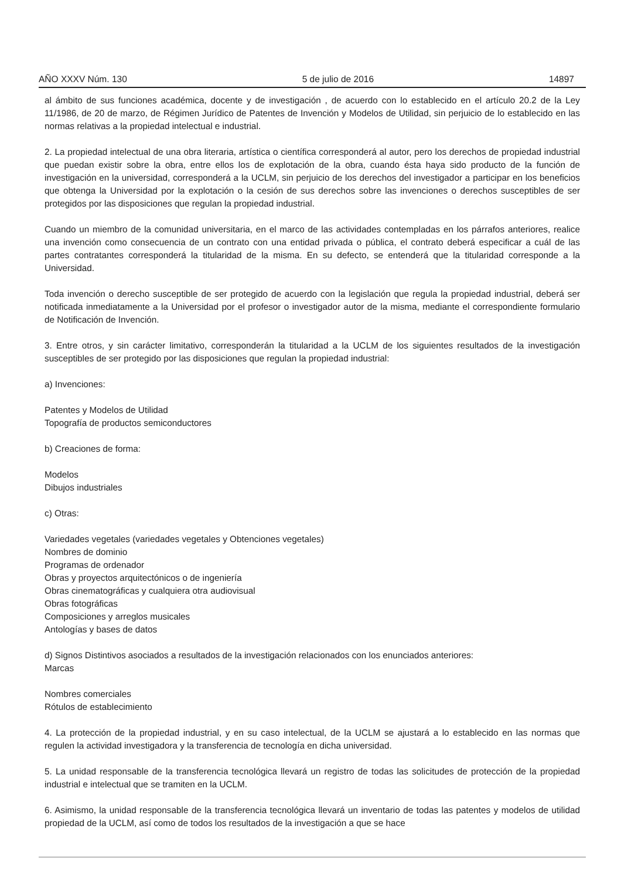AÑO XXXV Núm. 130 5 de julio de 2016 14897
al ámbito de sus funciones académica, docente y de investigación , de acuerdo con lo establecido en el artículo 20.2 de la Ley 11/1986, de 20 de marzo, de Régimen Jurídico de Patentes de Invención y Modelos de Utilidad, sin perjuicio de lo establecido en las normas relativas a la propiedad intelectual e industrial.
2. La propiedad intelectual de una obra literaria, artística o científica corresponderá al autor, pero los derechos de propiedad industrial que puedan existir sobre la obra, entre ellos los de explotación de la obra, cuando ésta haya sido producto de la función de investigación en la universidad, corresponderá a la UCLM, sin perjuicio de los derechos del investigador a participar en los beneficios que obtenga la Universidad por la explotación o la cesión de sus derechos sobre las invenciones o derechos susceptibles de ser protegidos por las disposiciones que regulan la propiedad industrial.
Cuando un miembro de la comunidad universitaria, en el marco de las actividades contempladas en los párrafos anteriores, realice una invención como consecuencia de un contrato con una entidad privada o pública, el contrato deberá especificar a cuál de las partes contratantes corresponderá la titularidad de la misma. En su defecto, se entenderá que la titularidad corresponde a la Universidad.
Toda invención o derecho susceptible de ser protegido de acuerdo con la legislación que regula la propiedad industrial, deberá ser notificada inmediatamente a la Universidad por el profesor o investigador autor de la misma, mediante el correspondiente formulario de Notificación de Invención.
3. Entre otros, y sin carácter limitativo, corresponderán la titularidad a la UCLM de los siguientes resultados de la investigación susceptibles de ser protegido por las disposiciones que regulan la propiedad industrial:
a) Invenciones:
Patentes y Modelos de Utilidad
Topografía de productos semiconductores
b) Creaciones de forma:
Modelos
Dibujos industriales
c) Otras:
Variedades vegetales (variedades vegetales y Obtenciones vegetales)
Nombres de dominio
Programas de ordenador
Obras y proyectos arquitectónicos o de ingeniería
Obras cinematográficas y cualquiera otra audiovisual
Obras fotográficas
Composiciones y arreglos musicales
Antologías y bases de datos
d) Signos Distintivos asociados a resultados de la investigación relacionados con los enunciados anteriores:
Marcas
Nombres comerciales
Rótulos de establecimiento
4. La protección de la propiedad industrial, y en su caso intelectual, de la UCLM se ajustará a lo establecido en las normas que regulen la actividad investigadora y la transferencia de tecnología en dicha universidad.
5. La unidad responsable de la transferencia tecnológica llevará un registro de todas las solicitudes de protección de la propiedad industrial e intelectual que se tramiten en la UCLM.
6. Asimismo, la unidad responsable de la transferencia tecnológica llevará un inventario de todas las patentes y modelos de utilidad propiedad de la UCLM, así como de todos los resultados de la investigación a que se hace